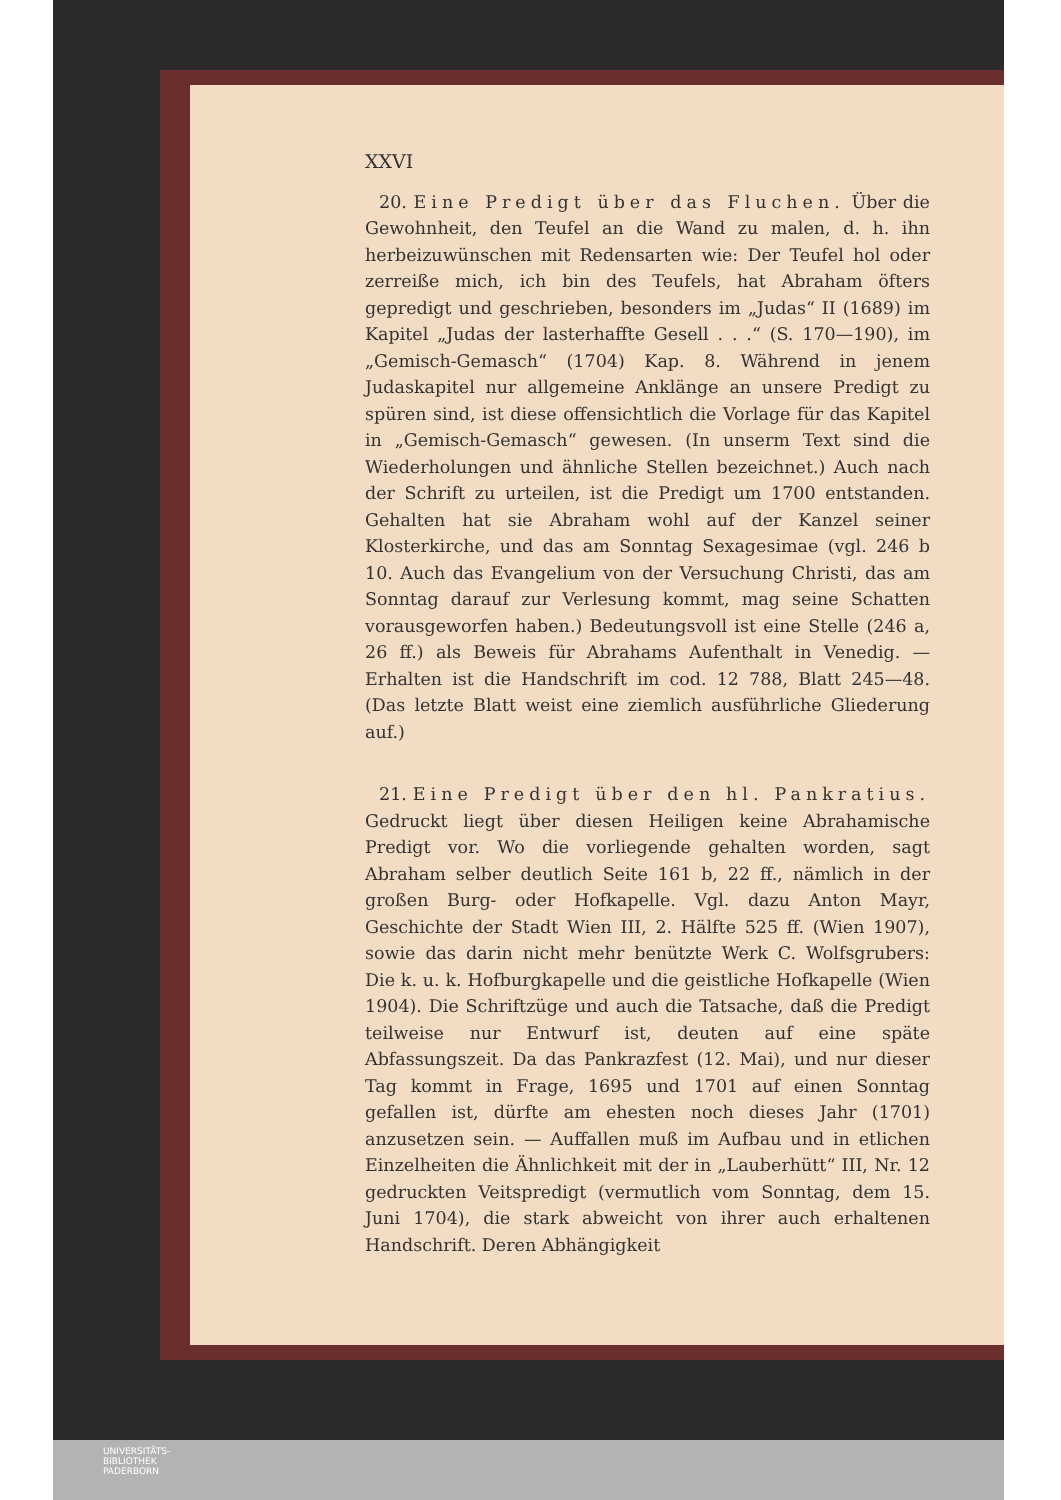XXVI
20. Eine Predigt über das Fluchen. Über die Gewohnheit, den Teufel an die Wand zu malen, d. h. ihn herbeizuwünschen mit Redensarten wie: Der Teufel hol oder zerreiße mich, ich bin des Teufels, hat Abraham öfters gepredigt und geschrieben, besonders im „Judas“ II (1689) im Kapitel „Judas der lasterhaffte Gesell . . .“ (S. 170—190), im „Gemisch-Gemasch“ (1704) Kap. 8. Während in jenem Judaskapitel nur allgemeine Anklänge an unsere Predigt zu spüren sind, ist diese offensichtlich die Vorlage für das Kapitel in „Gemisch-Gemasch“ gewesen. (In unserm Text sind die Wiederholungen und ähnliche Stellen bezeichnet.) Auch nach der Schrift zu urteilen, ist die Predigt um 1700 entstanden. Gehalten hat sie Abraham wohl auf der Kanzel seiner Klosterkirche, und das am Sonntag Sexagesimae (vgl. 246 b 10. Auch das Evangelium von der Versuchung Christi, das am Sonntag darauf zur Verlesung kommt, mag seine Schatten vorausgeworfen haben.) Bedeutungsvoll ist eine Stelle (246 a, 26 ff.) als Beweis für Abrahams Aufenthalt in Venedig. — Erhalten ist die Handschrift im cod. 12 788, Blatt 245—48. (Das letzte Blatt weist eine ziemlich ausführliche Gliederung auf.)
21. Eine Predigt über den hl. Pankratius. Gedruckt liegt über diesen Heiligen keine Abrahamische Predigt vor. Wo die vorliegende gehalten worden, sagt Abraham selber deutlich Seite 161 b, 22 ff., nämlich in der großen Burg- oder Hofkapelle. Vgl. dazu Anton Mayr, Geschichte der Stadt Wien III, 2. Hälfte 525 ff. (Wien 1907), sowie das darin nicht mehr benützte Werk C. Wolfsgrubers: Die k. u. k. Hofburgkapelle und die geistliche Hofkapelle (Wien 1904). Die Schriftzüge und auch die Tatsache, daß die Predigt teilweise nur Entwurf ist, deuten auf eine späte Abfassungszeit. Da das Pankrazfest (12. Mai), und nur dieser Tag kommt in Frage, 1695 und 1701 auf einen Sonntag gefallen ist, dürfte am ehesten noch dieses Jahr (1701) anzusetzen sein. — Auffallen muß im Aufbau und in etlichen Einzelheiten die Ähnlichkeit mit der in „Lauberhütt“ III, Nr. 12 gedruckten Veitspredigt (vermutlich vom Sonntag, dem 15. Juni 1704), die stark abweicht von ihrer auch erhaltenen Handschrift. Deren Abhängigkeit
UNIVERSITÄTS-
BIBLIOTHEK
PADERBORN